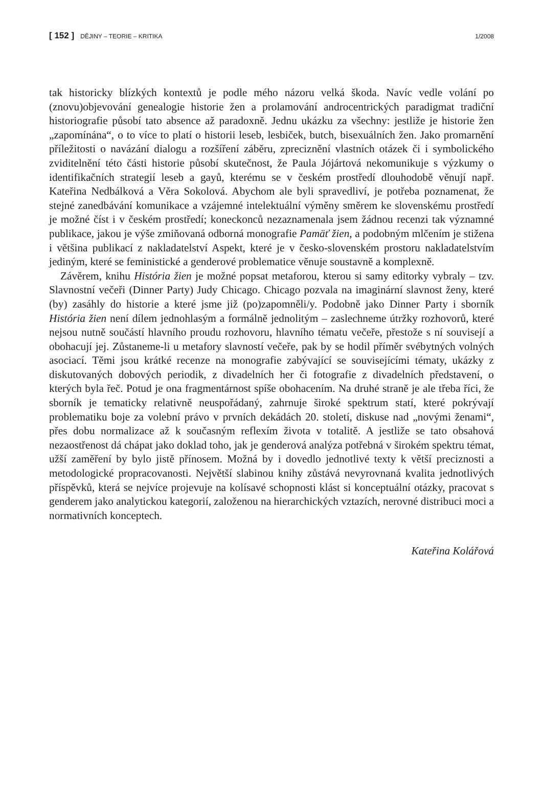[ 152 ] DĚJINY – TEORIE – KRITIKA 1/2008
tak historicky blízkých kontextů je podle mého názoru velká škoda. Navíc vedle volání po (znovu)objevování genealogie historie žen a prolamování androcentrických paradigmat tradiční historiografie působí tato absence až paradoxně. Jednu ukázku za všechny: jestliže je historie žen „zapomínána“, o to více to platí o historii leseb, lesbiček, butch, bisexuálních žen. Jako promarnění příležitosti o navázání dialogu a rozšíření záběru, zpreciznění vlastních otázek či i symbolického zviditelnění této části historie působí skutečnost, že Paula Jójártová nekomunikuje s výzkumy o identifikačních strategií leseb a gayů, kterému se v českém prostředí dlouhodobě věnují např. Kateřina Nedbálková a Věra Sokolová. Abychom ale byli spravedliví, je potřeba poznamenat, že stejné zanedbávání komunikace a vzájemné intelektuální výměny směrem ke slovenskému prostředí je možné číst i v českém prostředí; koneckonců nezaznamenala jsem žádnou recenzi tak významné publikace, jakou je výše zmiňovaná odborná monografie Pamäť žien, a podobným mlčením je stižena i většina publikací z nakladatelství Aspekt, které je v česko-slovenském prostoru nakladatelstvím jediným, které se feministické a genderové problematice věnuje soustavně a komplexně.
Závěrem, knihu História žien je možné popsat metaforou, kterou si samy editorky vybraly – tzv. Slavnostní večeři (Dinner Party) Judy Chicago. Chicago pozvala na imaginární slavnost ženy, které (by) zasáhly do historie a které jsme již (po)zapomněli/y. Podobně jako Dinner Party i sborník História žien není dílem jednohlasým a formálně jednolitým – zaslechneme útržky rozhovorů, které nejsou nutně součástí hlavního proudu rozhovoru, hlavního tématu večeře, přestože s ní souvisejí a obohacují jej. Zůstaneme-li u metafory slavností večeře, pak by se hodil příměr svébytných volných asociací. Těmi jsou krátké recenze na monografie zabývající se souvisejícími tématy, ukázky z diskutovaných dobových periodik, z divadelních her či fotografie z divadelních představení, o kterých byla řeč. Potud je ona fragmentárnost spíše obohacením. Na druhé straně je ale třeba říci, že sborník je tematicky relativně neuspořádaný, zahrnuje široké spektrum statí, které pokrývají problematiku boje za volební právo v prvních dekádách 20. století, diskuse nad „novými ženami“, přes dobu normalizace až k současným reflexím života v totalitě. A jestliže se tato obsahová nezaostřenost dá chápat jako doklad toho, jak je genderová analýza potřebná v širokém spektru témat, užší zaměření by bylo jistě přínosem. Možná by i dovedlo jednotlivé texty k větší preciznosti a metodologické propracovanosti. Největší slabinou knihy zůstává nevyrovnaná kvalita jednotlivých příspěvků, která se nejvíce projevuje na kolísavé schopnosti klást si konceptuální otázky, pracovat s genderem jako analytickou kategorií, založenou na hierarchických vztazích, nerovné distribuci moci a normativních konceptech.
Kateřina Kolářová